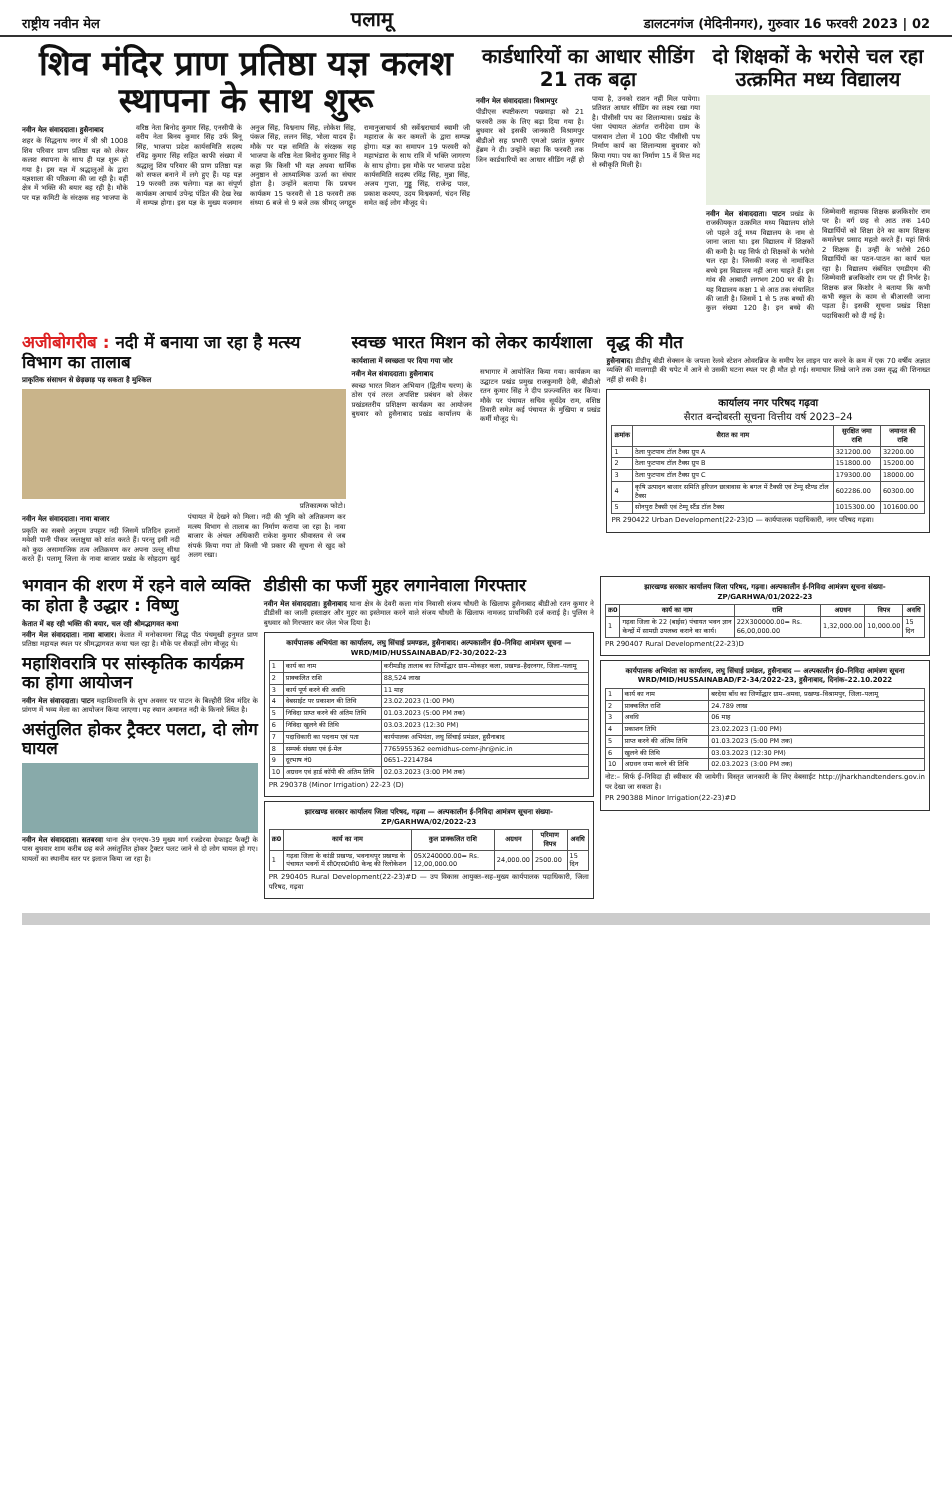राष्ट्रीय नवीन मेल पलामू डालटनगंज (मेदिनीनगर), गुरुवार 16 फरवरी 2023 | 02
शिव मंदिर प्राण प्रतिष्ठा यज्ञ कलश स्थापना के साथ शुरू
नवीन मेल संवाददाता। हुसैनाबाद
शहर के सिद्धनाथ नगर में श्री श्री 1008 शिव परिवार प्राण प्रतिष्ठा यज्ञ को लेकर कलश स्थापना के साथ ही यज्ञ शुरू हो गया है। इस यज्ञ में श्रद्धालुओं के द्वारा यज्ञशाला की परिक्रमा की जा रही है। वहीं क्षेत्र में भक्ति की बयार बह रही है। मौके पर यज्ञ कमिटी के संरक्षक सह भाजपा के वरिष्ठ नेता बिनोद कुमार सिंह, एनसीपी के वरीय नेता बिनय कुमार सिंह उर्फ बिनू सिंह, भाजपा प्रदेश कार्यसमिति सदस्य रविंद्र कुमार सिंह सहित काफी संख्या में श्रद्धालु शिव परिवार की प्राण प्रतिष्ठा यज्ञ को सफल बनाने में लगे हुए हैं। यह यज्ञ 19 फरवरी तक चलेगा। यज्ञ का संपूर्ण कार्यक्रम आचार्य उपेन्द्र पंडित की देख रेख में सम्पन्न होगा। इस यज्ञ के मुख्य यजमान अनुज सिंह, विश्वनाथ सिंह, लोकेश सिंह, पंकज सिंह, ललन सिंह, भोला यादव हैं। मौके पर यज्ञ समिति के संरक्षक सह भाजपा के वरिष्ठ नेता बिनोद कुमार सिंह ने कहा कि किसी भी यज्ञ अथवा धार्मिक अनुष्ठान से आध्यात्मिक ऊर्जा का संचार होता है। उन्होंने बताया कि प्रवचन कार्यक्रम 15 फरवरी से 18 फरवरी तक संध्या 6 बजे से 9 बजे तक श्रीमद् जगद्गुरु रामानुजाचार्य श्री सर्वेश्वराचार्य स्वामी जी महाराज के कर कमलों के द्वारा सम्पन्न होगा। यज्ञ का समापन 19 फरवरी को महाभंडारा के साथ रात्रि में भक्ति जागरण के साथ होगा। इस मौके पर भाजपा प्रदेश कार्यसमिति सदस्य रविंद्र सिंह, मुन्ना सिंह, अजय गुप्ता, गुड्डू सिंह, राजेन्द्र पाल, प्रकाश कश्यप, उदय विश्वकर्मा, चंदन सिंह समेत कई लोग मौजूद थे।
कार्डधारियों का आधार सीडिंग 21 तक बढ़ा
नवीन मेल संवाददाता। विश्रामपुर
पीडीएस स्पष्टीकरण पखवाड़ा को 21 फरवरी तक के लिए बढ़ा दिया गया है। बुधवार को इसकी जानकारी विश्रामपुर बीडीओ सह प्रभारी एमओ प्रशांत कुमार हेंब्रम ने दी। उन्होंने कहा कि फरवरी तक जिन कार्डधारियों का आधार सीडिंग नहीं हो पाया है, उनको राशन नहीं मिल पायेगा। प्रतिशत आधार सीडिंग का लक्ष्य रखा गया है। पीसीसी पथ का शिलान्यास। प्रखंड के पंसा पंचायत अंतर्गत रानीदेवा ग्राम के पासवान टोला में 100 फीट पीसीसी पथ निर्माण कार्य का शिलान्यास बुधवार को किया गया। पथ का निर्माण 15 वें वित्त मद से स्वीकृति मिली है।
दो शिक्षकों के भरोसे चल रहा उत्क्रमित मध्य विद्यालय
नवीन मेल संवाददाता। पाटन प्रखंड के राजकीयकृत उत्क्रमित मध्य विद्यालय शोले जो पहले उर्दू मध्य विद्यालय के नाम से जाना जाता था। इस विद्यालय में शिक्षकों की कमी है। यह सिर्फ दो शिक्षकों के भरोसे चल रहा है। जिसकी वजह से नामांकित बच्चे इस विद्यालय नहीं आना चाहते हैं। इस गांव की आबादी लगभग 200 घर की है। यह विद्यालय कक्षा 1 से आठ तक संचालित की जाती है। जिसमें 1 से 5 तक बच्चों की कुल संख्या 120 है। इन बच्चे की जिम्मेवारी सहायक शिक्षक ब्रजकिशोर राम पर है। वर्ग छह से आठ तक 140 विद्यार्थियों को शिक्षा देने का काम शिक्षक कमलेश्वर प्रसाद महतो करते हैं। यहां सिर्फ 2 शिक्षक हैं। उन्हीं के भरोसे 260 विद्यार्थियों का पठन-पाठन का कार्य चल रहा है। विद्यालय संबंधित एमडीएम की जिम्मेवारी ब्रजकिशोर राम पर ही निर्भर है। शिक्षक ब्रज किशोर ने बताया कि कभी कभी स्कूल के काम से बीआरसी जाना पड़ता है। इसकी सूचना प्रखंड शिक्षा पदाधिकारी को दी गई है।
अजीबोगरीब : नदी में बनाया जा रहा है मत्स्य विभाग का तालाब
प्राकृतिक संसाधन से छेड़छाड़ पड़ सकता है मुश्किल
प्रतिकात्मक फोटो।
नवीन मेल संवाददाता। नावा बाजार
प्रकृति का सबसे अनुपम उपहार नदी जिसमें प्रतिदिन हजारों मवेशी पानी पीकर जलक्षुधा को शांत करते हैं। परन्तु इसी नदी को कुछ असामाजिक तत्व अतिक्रमण कर अपना उल्लू सीधा करते हैं। पलामू जिला के नावा बाजार प्रखंड के सोहदाग खुर्द पंचायत में देखने को मिला। नदी की भूमि को अतिक्रमण कर मत्स्य विभाग से तालाब का निर्माण कराया जा रहा है। नावा बाजार के अंचल अधिकारी राकेश कुमार श्रीवास्तव से जब संपर्क किया गया तो किसी भी प्रकार की सूचना से खुद को अलग रखा।
स्वच्छ भारत मिशन को लेकर कार्यशाला
कार्यशाला में स्वच्छता पर दिया गया जोर
नवीन मेल संवाददाता। हुसैनाबाद
स्वच्छ भारत मिशन अभियान (द्वितीय चरण) के ठोस एवं तरल अपशिष्ट प्रबंधन को लेकर प्रखंडस्तरीय प्रशिक्षण कार्यक्रम का आयोजन बुधवार को हुसैनाबाद प्रखंड कार्यालय के सभागार में आयोजित किया गया। कार्यक्रम का उद्घाटन प्रखंड प्रमुख राजकुमारी देवी, बीडीओ रतन कुमार सिंह ने दीप प्रज्ज्वलित कर किया। मौके पर पंचायत सचिव सूर्यदेव राम, वशिष्ठ तिवारी समेत कई पंचायत के मुखिया व प्रखंड कर्मी मौजूद थे।
वृद्ध की मौत
हुसैनाबाद। डीडीयू बीडी सेक्सन के जपला रेलवे स्टेशन ओवरब्रिज के समीप रेल लाइन पार करने के क्रम में एक 70 वर्षीय अज्ञात व्यक्ति की मालगाड़ी की चपेट में आने से उसकी घटना स्थल पर ही मौत हो गई। समाचार लिखे जाने तक उक्त वृद्ध की शिनाख्त नहीं हो सकी है।
कार्यालय नगर परिषद गढ़वा
सैरात बन्दोबस्ती सूचना वित्तीय वर्ष 2023–24
| क्रमांक | सैरात का नाम | सुरक्षित जमा राशि | जमानत की राशि |
| --- | --- | --- | --- |
| 1 | ठेला फुटपाथ टॉल टैक्स ग्रुप A | 321200.00 | 32200.00 |
| 2 | ठेला फुटपाथ टॉल टैक्स ग्रुप B | 151800.00 | 15200.00 |
| 3 | ठेला फुटपाथ टॉल टैक्स ग्रुप C | 179300.00 | 18000.00 |
| 4 | कृषि उत्पादन बाजार समिति हरिजन छात्रावास के बगल में टैक्सी एवं टेम्पू स्टैण्ड टॉल टैक्स | 602286.00 | 60300.00 |
| 5 | सोनपुरा टैक्सी एवं टेम्पू स्टैंड टॉल टैक्स | 1015300.00 | 101600.00 |
PR 290422 Urban Development(22-23)D — कार्यपालक पदाधिकारी, नगर परिषद गढ़वा।
भगवान की शरण में रहने वाले व्यक्ति का होता है उद्धार : विष्णु
केतात में बह रही भक्ति की बयार, चल रही श्रीमद्भागवत कथा
नवीन मेल संवाददाता। नावा बाजार। केतात में मनोकामना सिद्ध पीठ पंचमुखी हनुमत प्राण प्रतिष्ठा महायज्ञ स्थल पर श्रीमद्भागवत कथा चल रहा है। मौके पर सैकड़ों लोग मौजूद थे।
महाशिवरात्रि पर सांस्कृतिक कार्यक्रम का होगा आयोजन
नवीन मेल संवाददाता। पाटन महाशिवरात्रि के शुभ अवसर पर पाटन के बिल्हौरी शिव मंदिर के प्रांगण में भव्य मेला का आयोजन किया जाएगा। यह स्थान अमानत नदी के किनारे स्थित है।
असंतुलित होकर ट्रैक्टर पलटा, दो लोग घायल
नवीन मेल संवाददाता। सतबरवा थाना क्षेत्र एनएच-39 मुख्य मार्ग रजडेरवा ग्रेफाइट फैक्ट्री के पास बुधवार शाम करीब छह बजे असंतुलित होकर ट्रैक्टर पलट जाने से दो लोग घायल हो गए। घायलों का स्थानीय स्तर पर इलाज किया जा रहा है।
डीडीसी का फर्जी मुहर लगानेवाला गिरफ्तार
नवीन मेल संवाददाता। हुसैनाबाद थाना क्षेत्र के देवरी कला गांव निवासी संजय चौधरी के खिलाफ हुसैनाबाद बीडीओ रतन कुमार ने डीडीसी का जाली हस्ताक्षर और मुहर का इस्तेमाल करने वाले संजय चौधरी के खिलाफ नामजद प्राथमिकी दर्ज कराई है। पुलिस ने बुधवार को गिरफ्तार कर जेल भेज दिया है।
कार्यपालक अभियंता का कार्यालय, लघु सिंचाई प्रमण्डल, हुसैनाबाद। अल्पकालीन ई0–निविदा आमंत्रण सूचना — WRD/MID/HUSSAINABAD/F2-30/2022-23
| 1 | कार्य का नाम | करीमडीह तालाब का जिर्णोद्धार ग्राम–मोकहर कला, प्रखण्ड–हैदरनगर, जिला–पलामू |
| 2 | प्राक्कलित राशि | 88,524 लाख |
| 3 | कार्य पूर्ण करने की अवधि | 11 माह |
| 4 | वेबसाईट पर प्रकाशन की तिथि | 23.02.2023 (1:00 PM) |
| 5 | निविदा प्राप्त करने की अंतिम तिथि | 01.03.2023 (5:00 PM तक) |
| 6 | निविदा खुलने की तिथि | 03.03.2023 (12:30 PM) |
| 7 | पदाधिकारी का पदनाम एवं पता | कार्यपालक अभियंता, लघु सिंचाई प्रमंडल, हुसैनाबाद |
| 8 | सम्पर्क संख्या एवं ई-मेल | 7765955362 eemidhus-cemr-jhr@nic.in |
| 9 | दूरभाष नं0 | 0651–2214784 |
| 10 | अग्रधन एवं हार्ड कॉपी की अंतिम तिथि | 02.03.2023 (3:00 PM तक) |
PR 290378 (Minor Irrigation) 22-23 (D)
झारखण्ड सरकार कार्यालय जिला परिषद, गढ़वा — अल्पकालीन ई-निविदा आमंत्रण सूचना संख्या- ZP/GARHWA/02/2022-23
| क्र0 | कार्य का नाम | कुल प्राक्कलित राशि | अग्रधन | परिमाण विपत्र | अवधि |
| --- | --- | --- | --- | --- | --- |
| 1 | गढ़वा जिला के कांडी प्रखण्ड, भवनाथपुर प्रखण्ड के पंचायत भवनों में सी0एस0सी0 केन्द्र की रिलोकेशन | 05X240000.00= Rs. 12,00,000.00 | 24,000.00 | 2500.00 | 15 दिन |
PR 290405 Rural Development(22-23)#D — उप विकास आयुक्त–सह–मुख्य कार्यपालक पदाधिकारी, जिला परिषद, गढ़वा
झारखण्ड सरकार कार्यालय जिला परिषद, गढ़वा। अल्पकालीन ई-निविदा आमंत्रण सूचना संख्या-ZP/GARHWA/01/2022-23
| क्र0 | कार्य का नाम | राशि | अग्रधन | विपत्र | अवधि |
| --- | --- | --- | --- | --- | --- |
| 1 | गढ़वा जिला के 22 (बाईस) पंचायत भवन ज्ञान केन्द्रों में सामग्री उपलब्ध कराने का कार्य। | 22X300000.00= Rs. 66,00,000.00 | 1,32,000.00 | 10,000.00 | 15 दिन |
PR 290407 Rural Development(22-23)D
कार्यपालक अभियंता का कार्यालय, लघु सिंचाई प्रमंडल, हुसैनाबाद — अल्पकालीन ई0–निविदा आमंत्रण सूचना WRD/MID/HUSSAINABAD/F2-34/2022-23, हुसैनाबाद, दिनांक–22.10.2022
| 1 | कार्य का नाम | बरदेया बाँध का जिर्णोद्धार ग्राम–अमवा, प्रखण्ड–विश्रामपुर, जिला–पलामू |
| 2 | प्राक्कलित राशि | 24.789 लाख |
| 3 | अवधि | 06 माह |
| 4 | प्रकाशन तिथि | 23.02.2023 (1:00 PM) |
| 5 | प्राप्त करने की अंतिम तिथि | 01.03.2023 (5:00 PM तक) |
| 6 | खुलने की तिथि | 03.03.2023 (12:30 PM) |
| 10 | अग्रधन जमा करने की तिथि | 02.03.2023 (3:00 PM तक) |
नोट:– सिर्फ ई–निविदा ही स्वीकार की जायेगी। विस्तृत जानकारी के लिए वेबसाईट http://jharkhandtenders.gov.in पर देखा जा सकता है।
PR 290388 Minor Irrigation(22-23)#D